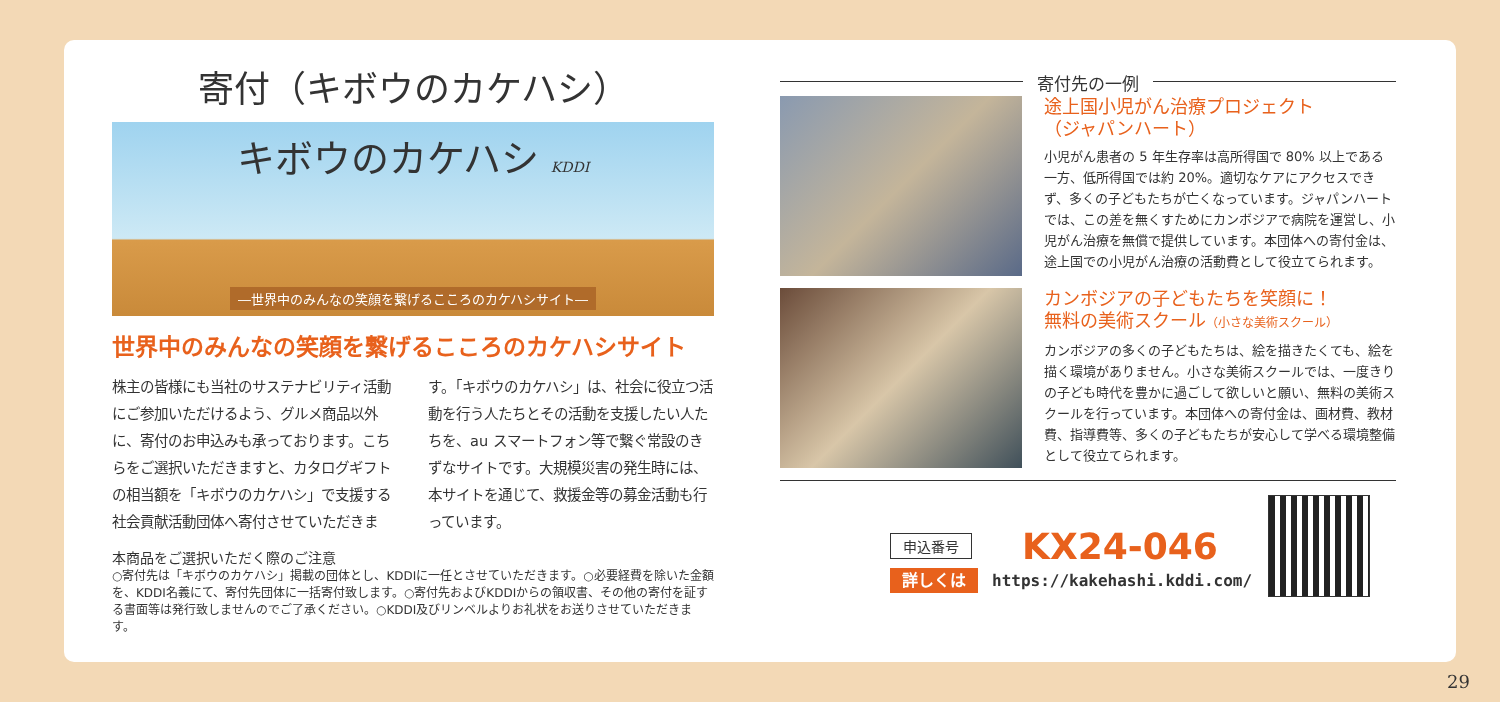寄付（キボウのカケハシ）
キボウのカケハシ KDDI
―世界中のみんなの笑顔を繋げるこころのカケハシサイト―
世界中のみんなの笑顔を繋げるこころのカケハシサイト
株主の皆様にも当社のサステナビリティ活動にご参加いただけるよう、グルメ商品以外に、寄付のお申込みも承っております。こちらをご選択いただきますと、カタログギフトの相当額を「キボウのカケハシ」で支援する社会貢献活動団体へ寄付させていただきます。「キボウのカケハシ」は、社会に役立つ活動を行う人たちとその活動を支援したい人たちを、au スマートフォン等で繋ぐ常設のきずなサイトです。大規模災害の発生時には、本サイトを通じて、救援金等の募金活動も行っています。
本商品をご選択いただく際のご注意
○寄付先は「キボウのカケハシ」掲載の団体とし、KDDIに一任とさせていただきます。○必要経費を除いた金額を、KDDI名義にて、寄付先団体に一括寄付致します。○寄付先およびKDDIからの領収書、その他の寄付を証する書面等は発行致しませんのでご了承ください。○KDDI及びリンベルよりお礼状をお送りさせていただきます。
寄付先の一例
途上国小児がん治療プロジェクト
（ジャパンハート）
小児がん患者の 5 年生存率は高所得国で 80% 以上である一方、低所得国では約 20%。適切なケアにアクセスできず、多くの子どもたちが亡くなっています。ジャパンハートでは、この差を無くすためにカンボジアで病院を運営し、小児がん治療を無償で提供しています。本団体への寄付金は、途上国での小児がん治療の活動費として役立てられます。
カンボジアの子どもたちを笑顔に！
無料の美術スクール（小さな美術スクール）
カンボジアの多くの子どもたちは、絵を描きたくても、絵を描く環境がありません。小さな美術スクールでは、一度きりの子ども時代を豊かに過ごして欲しいと願い、無料の美術スクールを行っています。本団体への寄付金は、画材費、教材費、指導費等、多くの子どもたちが安心して学べる環境整備として役立てられます。
申込番号 KX24-046
詳しくは https://kakehashi.kddi.com/
29